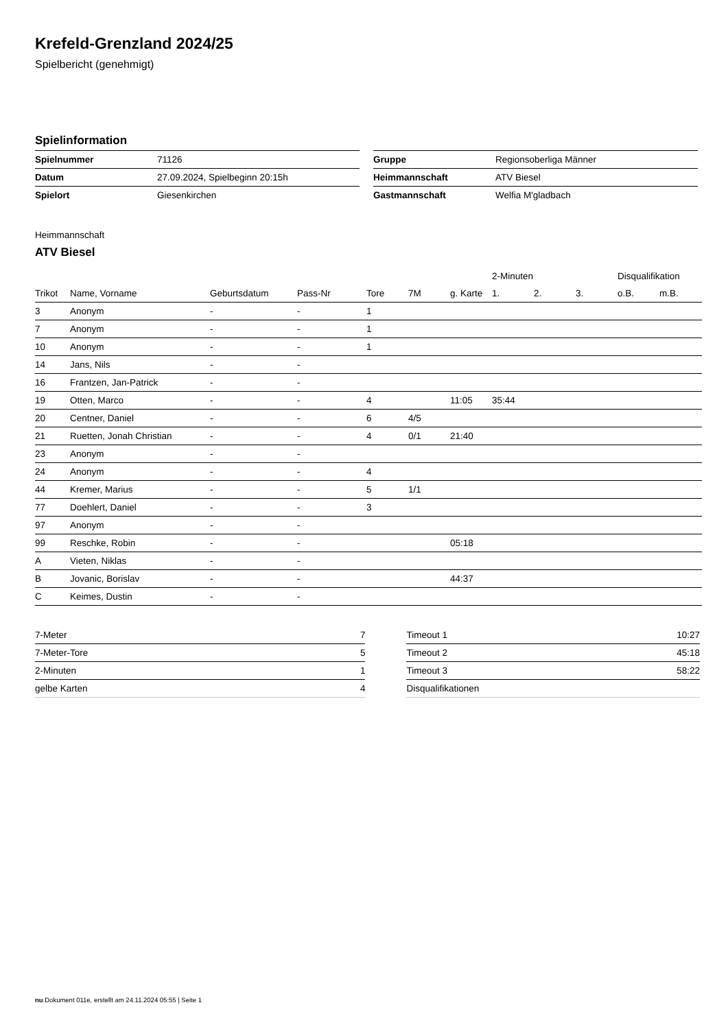Krefeld-Grenzland 2024/25
Spielbericht (genehmigt)
Spielinformation
| Spielnummer | 71126 |
| Datum | 27.09.2024, Spielbeginn 20:15h |
| Spielort | Giesenkirchen |
| Gruppe | Regionsoberliga Männer |
| Heimmannschaft | ATV Biesel |
| Gastmannschaft | Welfia M'gladbach |
Heimmannschaft
ATV Biesel
| | | | | | | | 2-Minuten | | | Disqualifikation | |
| --- | --- | --- | --- | --- | --- | --- | --- | --- | --- | --- | --- |
| Trikot | Name, Vorname | Geburtsdatum | Pass-Nr | Tore | 7M | g. Karte | 1. | 2. | 3. | o.B. | m.B. |
| 3 | Anonym | - | - | 1 | | | | | | | |
| 7 | Anonym | - | - | 1 | | | | | | | |
| 10 | Anonym | - | - | 1 | | | | | | | |
| 14 | Jans, Nils | - | - | | | | | | | | |
| 16 | Frantzen, Jan-Patrick | - | - | | | | | | | | |
| 19 | Otten, Marco | - | - | 4 | | 11:05 | 35:44 | | | | |
| 20 | Centner, Daniel | - | - | 6 | 4/5 | | | | | | |
| 21 | Ruetten, Jonah Christian | - | - | 4 | 0/1 | 21:40 | | | | | |
| 23 | Anonym | - | - | | | | | | | | |
| 24 | Anonym | - | - | 4 | | | | | | | |
| 44 | Kremer, Marius | - | - | 5 | 1/1 | | | | | | |
| 77 | Doehlert, Daniel | - | - | 3 | | | | | | | |
| 97 | Anonym | - | - | | | | | | | | |
| 99 | Reschke, Robin | - | - | | | 05:18 | | | | | |
| A | Vieten, Niklas | - | - | | | | | | | | |
| B | Jovanic, Borislav | - | - | | | 44:37 | | | | | |
| C | Keimes, Dustin | - | - | | | | | | | | |
| 7-Meter | 7 |
| 7-Meter-Tore | 5 |
| 2-Minuten | 1 |
| gelbe Karten | 4 |
| Timeout 1 | 10:27 |
| Timeout 2 | 45:18 |
| Timeout 3 | 58:22 |
| Disqualifikationen | |
nu.Dokument 011e, erstellt am 24.11.2024 05:55 | Seite 1